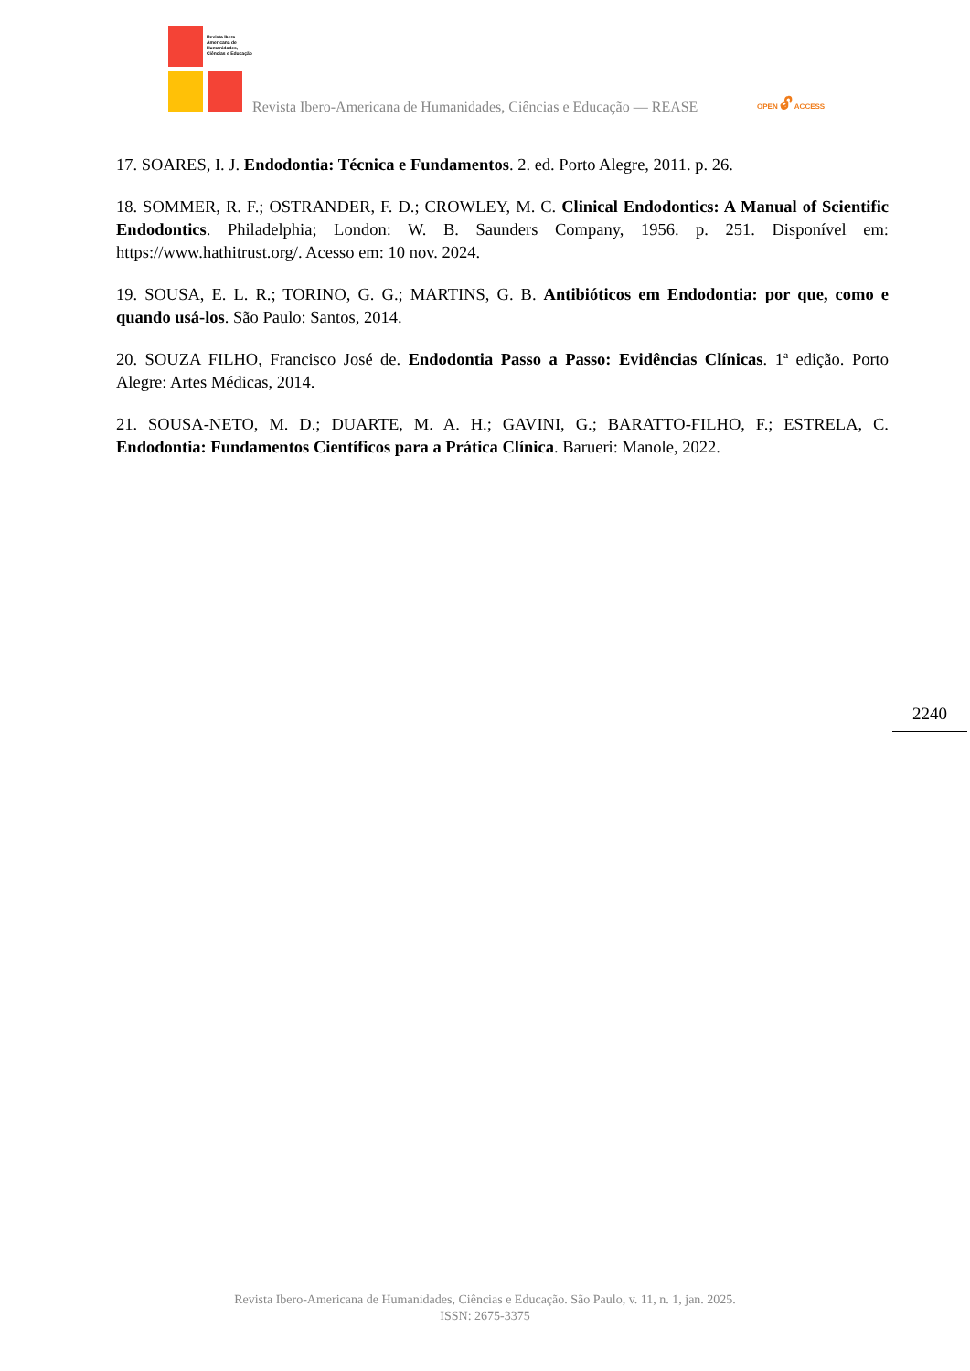Revista Ibero-Americana de Humanidades, Ciências e Educação
Revista Ibero-Americana de Humanidades, Ciências e Educação — REASE
OPEN 🔓︎ ACCESS
17. SOARES, I. J. Endodontia: Técnica e Fundamentos. 2. ed. Porto Alegre, 2011. p. 26.
18. SOMMER, R. F.; OSTRANDER, F. D.; CROWLEY, M. C. Clinical Endodontics: A Manual of Scientific Endodontics. Philadelphia; London: W. B. Saunders Company, 1956. p. 251. Disponível em: https://www.hathitrust.org/. Acesso em: 10 nov. 2024.
19. SOUSA, E. L. R.; TORINO, G. G.; MARTINS, G. B. Antibióticos em Endodontia: por que, como e quando usá-los. São Paulo: Santos, 2014.
20. SOUZA FILHO, Francisco José de. Endodontia Passo a Passo: Evidências Clínicas. 1ª edição. Porto Alegre: Artes Médicas, 2014.
21. SOUSA-NETO, M. D.; DUARTE, M. A. H.; GAVINI, G.; BARATTO-FILHO, F.; ESTRELA, C. Endodontia: Fundamentos Científicos para a Prática Clínica. Barueri: Manole, 2022.
2240
Revista Ibero-Americana de Humanidades, Ciências e Educação. São Paulo, v. 11, n. 1, jan. 2025.
ISSN: 2675-3375